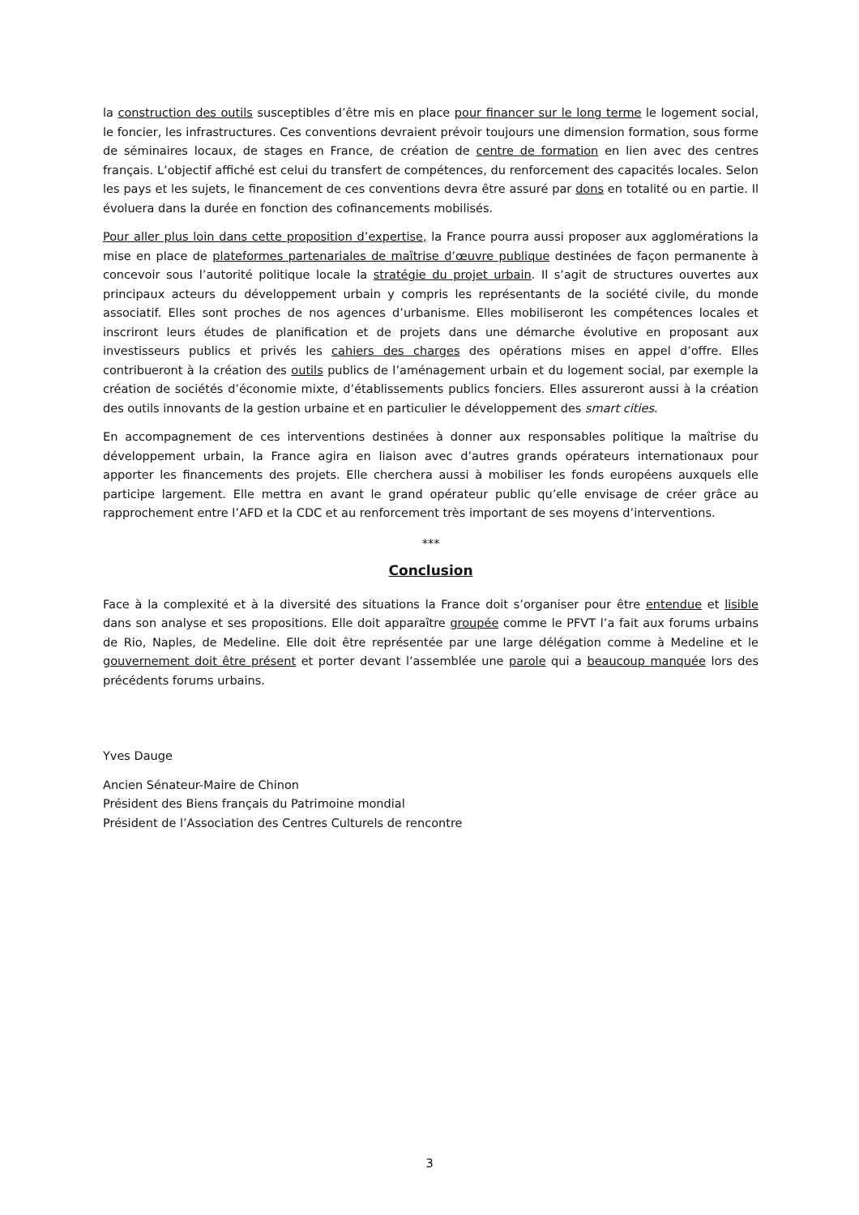la construction des outils susceptibles d’être mis en place pour financer sur le long terme le logement social, le foncier, les infrastructures. Ces conventions devraient prévoir toujours une dimension formation, sous forme de séminaires locaux, de stages en France, de création de centre de formation en lien avec des centres français. L’objectif affiché est celui du transfert de compétences, du renforcement des capacités locales. Selon les pays et les sujets, le financement de ces conventions devra être assuré par dons en totalité ou en partie. Il évoluera dans la durée en fonction des cofinancements mobilisés.
Pour aller plus loin dans cette proposition d’expertise, la France pourra aussi proposer aux agglomérations la mise en place de plateformes partenariales de maîtrise d’œuvre publique destinées de façon permanente à concevoir sous l’autorité politique locale la stratégie du projet urbain. Il s’agit de structures ouvertes aux principaux acteurs du développement urbain y compris les représentants de la société civile, du monde associatif. Elles sont proches de nos agences d’urbanisme. Elles mobiliseront les compétences locales et inscriront leurs études de planification et de projets dans une démarche évolutive en proposant aux investisseurs publics et privés les cahiers des charges des opérations mises en appel d’offre. Elles contribueront à la création des outils publics de l’aménagement urbain et du logement social, par exemple la création de sociétés d’économie mixte, d’établissements publics fonciers. Elles assureront aussi à la création des outils innovants de la gestion urbaine et en particulier le développement des smart cities.
En accompagnement de ces interventions destinées à donner aux responsables politique la maîtrise du développement urbain, la France agira en liaison avec d’autres grands opérateurs internationaux pour apporter les financements des projets. Elle cherchera aussi à mobiliser les fonds européens auxquels elle participe largement. Elle mettra en avant le grand opérateur public qu’elle envisage de créer grâce au rapprochement entre l’AFD et la CDC et au renforcement très important de ses moyens d’interventions.
***
Conclusion
Face à la complexité et à la diversité des situations la France doit s’organiser pour être entendue et lisible dans son analyse et ses propositions. Elle doit apparaître groupée comme le PFVT l’a fait aux forums urbains de Rio, Naples, de Medeline. Elle doit être représentée par une large délégation comme à Medeline et le gouvernement doit être présent et porter devant l’assemblée une parole qui a beaucoup manquée lors des précédents forums urbains.
Yves Dauge
Ancien Sénateur-Maire de Chinon
Président des Biens français du Patrimoine mondial
Président de l’Association des Centres Culturels de rencontre
3